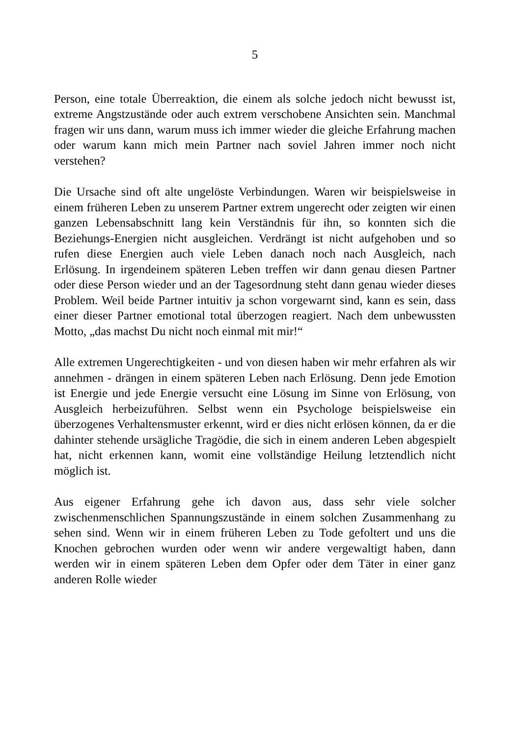5
Person, eine totale Überreaktion, die einem als solche jedoch nicht bewusst ist, extreme Angstzustände oder auch extrem verschobene Ansichten sein. Manchmal fragen wir uns dann, warum muss ich immer wieder die gleiche Erfahrung machen oder warum kann mich mein Partner nach soviel Jahren immer noch nicht verstehen?
Die Ursache sind oft alte ungelöste Verbindungen. Waren wir beispielsweise in einem früheren Leben zu unserem Partner extrem ungerecht oder zeigten wir einen ganzen Lebensabschnitt lang kein Verständnis für ihn, so konnten sich die Beziehungs-Energien nicht ausgleichen. Verdrängt ist nicht aufgehoben und so rufen diese Energien auch viele Leben danach noch nach Ausgleich, nach Erlösung. In irgendeinem späteren Leben treffen wir dann genau diesen Partner oder diese Person wieder und an der Tagesordnung steht dann genau wieder dieses Problem. Weil beide Partner intuitiv ja schon vorgewarnt sind, kann es sein, dass einer dieser Partner emotional total überzogen reagiert. Nach dem unbewussten Motto, „das machst Du nicht noch einmal mit mir!“
Alle extremen Ungerechtigkeiten - und von diesen haben wir mehr erfahren als wir annehmen - drängen in einem späteren Leben nach Erlösung. Denn jede Emotion ist Energie und jede Energie versucht eine Lösung im Sinne von Erlösung, von Ausgleich herbeizuführen. Selbst wenn ein Psychologe beispielsweise ein überzogenes Verhaltensmuster erkennt, wird er dies nicht erlösen können, da er die dahinter stehende ursägliche Tragödie, die sich in einem anderen Leben abgespielt hat, nicht erkennen kann, womit eine vollständige Heilung letztendlich nicht möglich ist.
Aus eigener Erfahrung gehe ich davon aus, dass sehr viele solcher zwischenmenschlichen Spannungszustände in einem solchen Zusammenhang zu sehen sind. Wenn wir in einem früheren Leben zu Tode gefoltert und uns die Knochen gebrochen wurden oder wenn wir andere vergewaltigt haben, dann werden wir in einem späteren Leben dem Opfer oder dem Täter in einer ganz anderen Rolle wieder